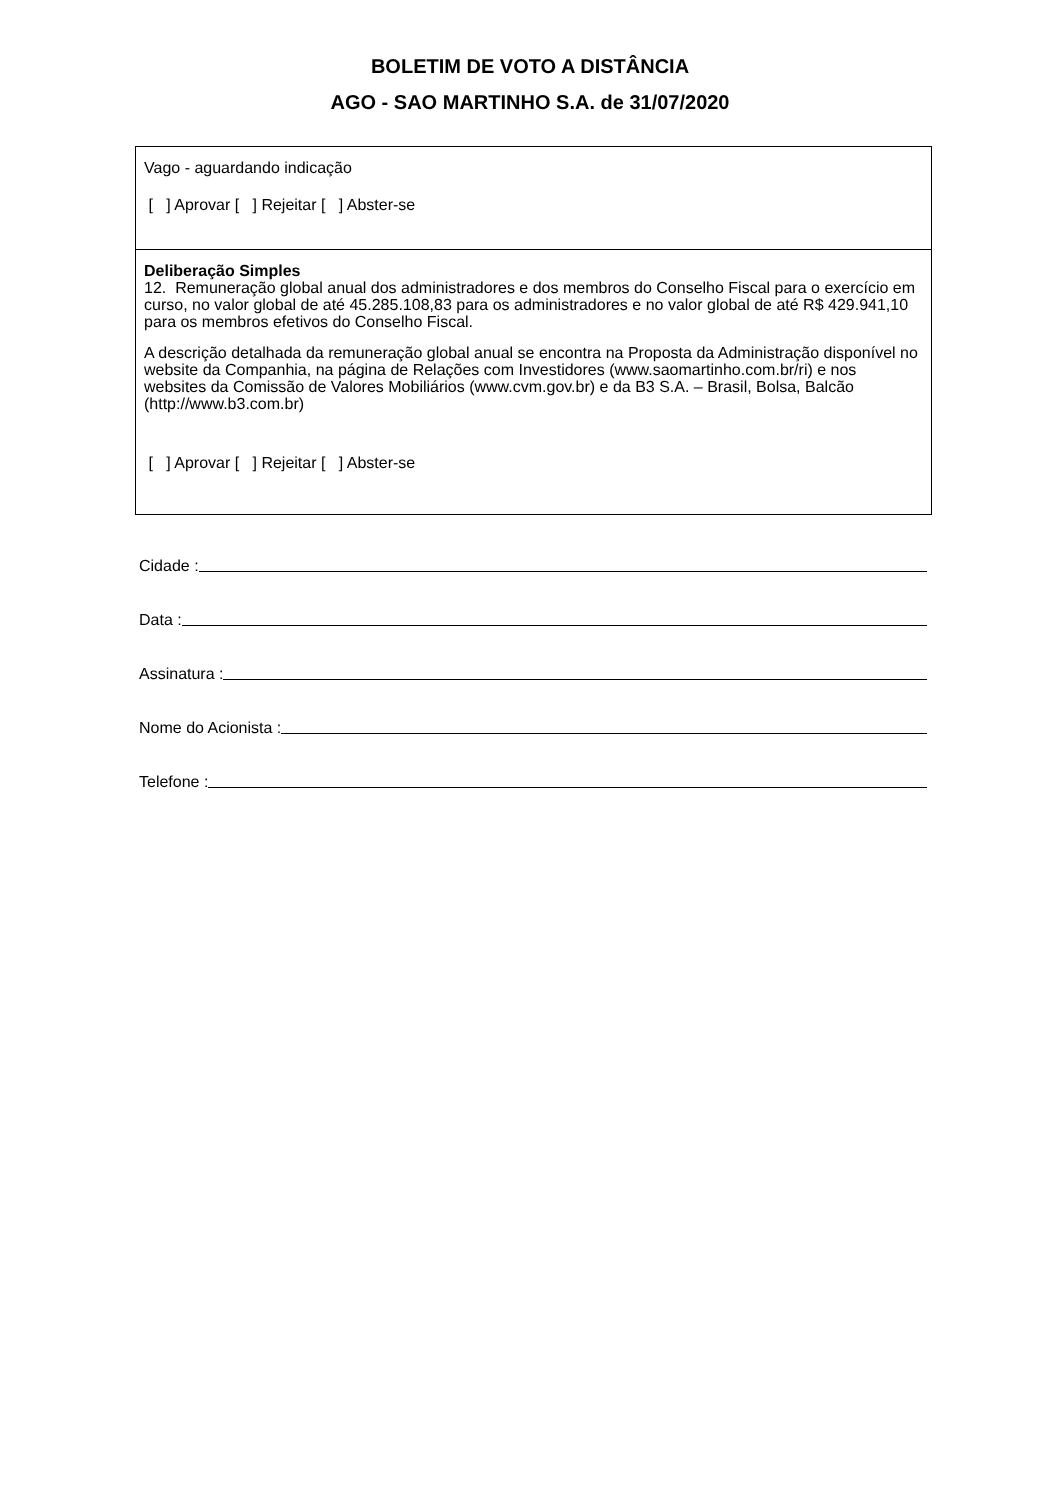BOLETIM DE VOTO A DISTÂNCIA
AGO - SAO MARTINHO S.A. de 31/07/2020
Vago - aguardando indicação
[ ] Aprovar [ ] Rejeitar [ ] Abster-se
Deliberação Simples
12. Remuneração global anual dos administradores e dos membros do Conselho Fiscal para o exercício em curso, no valor global de até 45.285.108,83 para os administradores e no valor global de até R$ 429.941,10 para os membros efetivos do Conselho Fiscal.
A descrição detalhada da remuneração global anual se encontra na Proposta da Administração disponível no website da Companhia, na página de Relações com Investidores (www.saomartinho.com.br/ri) e nos websites da Comissão de Valores Mobiliários (www.cvm.gov.br) e da B3 S.A. – Brasil, Bolsa, Balcão (http://www.b3.com.br)
[ ] Aprovar [ ] Rejeitar [ ] Abster-se
Cidade :
Data :
Assinatura :
Nome do Acionista :
Telefone :